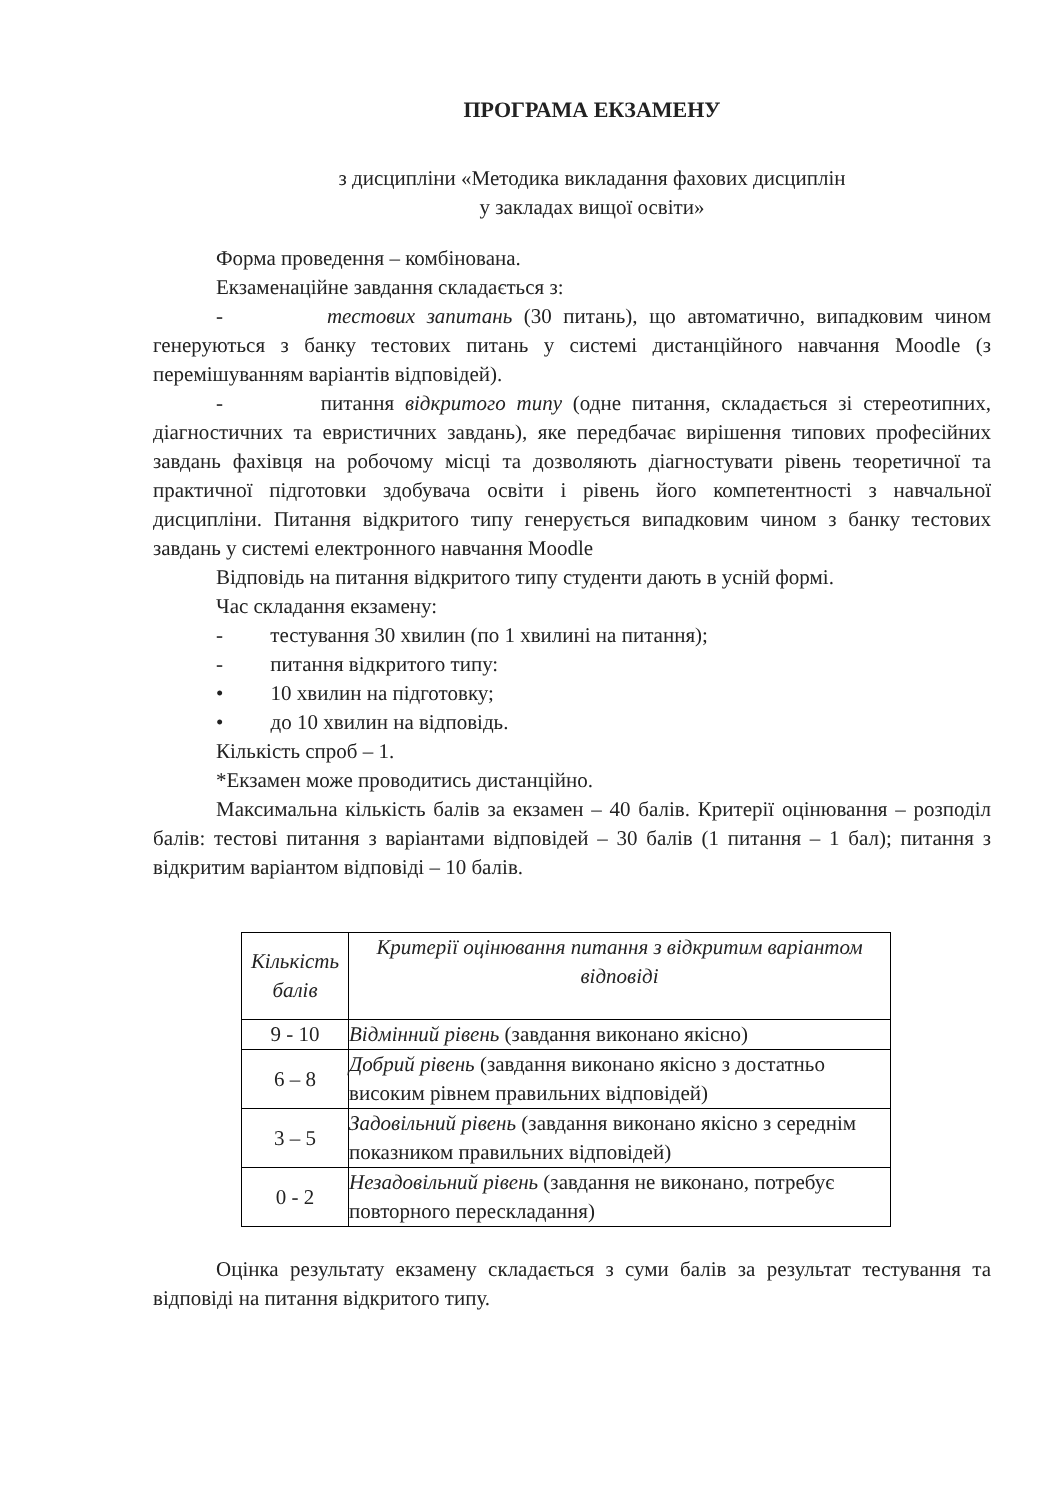ПРОГРАМА ЕКЗАМЕНУ
з дисципліни «Методика викладання фахових дисциплін
у закладах вищої освіти»
Форма проведення – комбінована.
Екзаменаційне завдання складається з:
- тестових запитань (30 питань), що автоматично, випадковим чином генеруються з банку тестових питань у системі дистанційного навчання Moodle (з перемішуванням варіантів відповідей).
- питання відкритого типу (одне питання, складається зі стереотипних, діагностичних та евристичних завдань), яке передбачає вирішення типових професійних завдань фахівця на робочому місці та дозволяють діагностувати рівень теоретичної та практичної підготовки здобувача освіти і рівень його компетентності з навчальної дисципліни. Питання відкритого типу генерується випадковим чином з банку тестових завдань у системі електронного навчання Moodle
Відповідь на питання відкритого типу студенти дають в усній формі.
Час складання екзамену:
- тестування 30 хвилин (по 1 хвилині на питання);
- питання відкритого типу:
• 10 хвилин на підготовку;
• до 10 хвилин на відповідь.
Кількість спроб – 1.
*Екзамен може проводитись дистанційно.
Максимальна кількість балів за екзамен – 40 балів. Критерії оцінювання – розподіл балів: тестові питання з варіантами відповідей – 30 балів (1 питання – 1 бал); питання з відкритим варіантом відповіді – 10 балів.
| Кількість балів | Критерії оцінювання питання з відкритим варіантом відповіді |
| --- | --- |
| 9 - 10 | Відмінний рівень (завдання виконано якісно) |
| 6 – 8 | Добрий рівень (завдання виконано якісно з достатньо високим рівнем правильних відповідей) |
| 3 – 5 | Задовільний рівень (завдання виконано якісно з середнім показником правильних відповідей) |
| 0 - 2 | Незадовільний рівень (завдання не виконано, потребує повторного перескладання) |
Оцінка результату екзамену складається з суми балів за результат тестування та відповіді на питання відкритого типу.